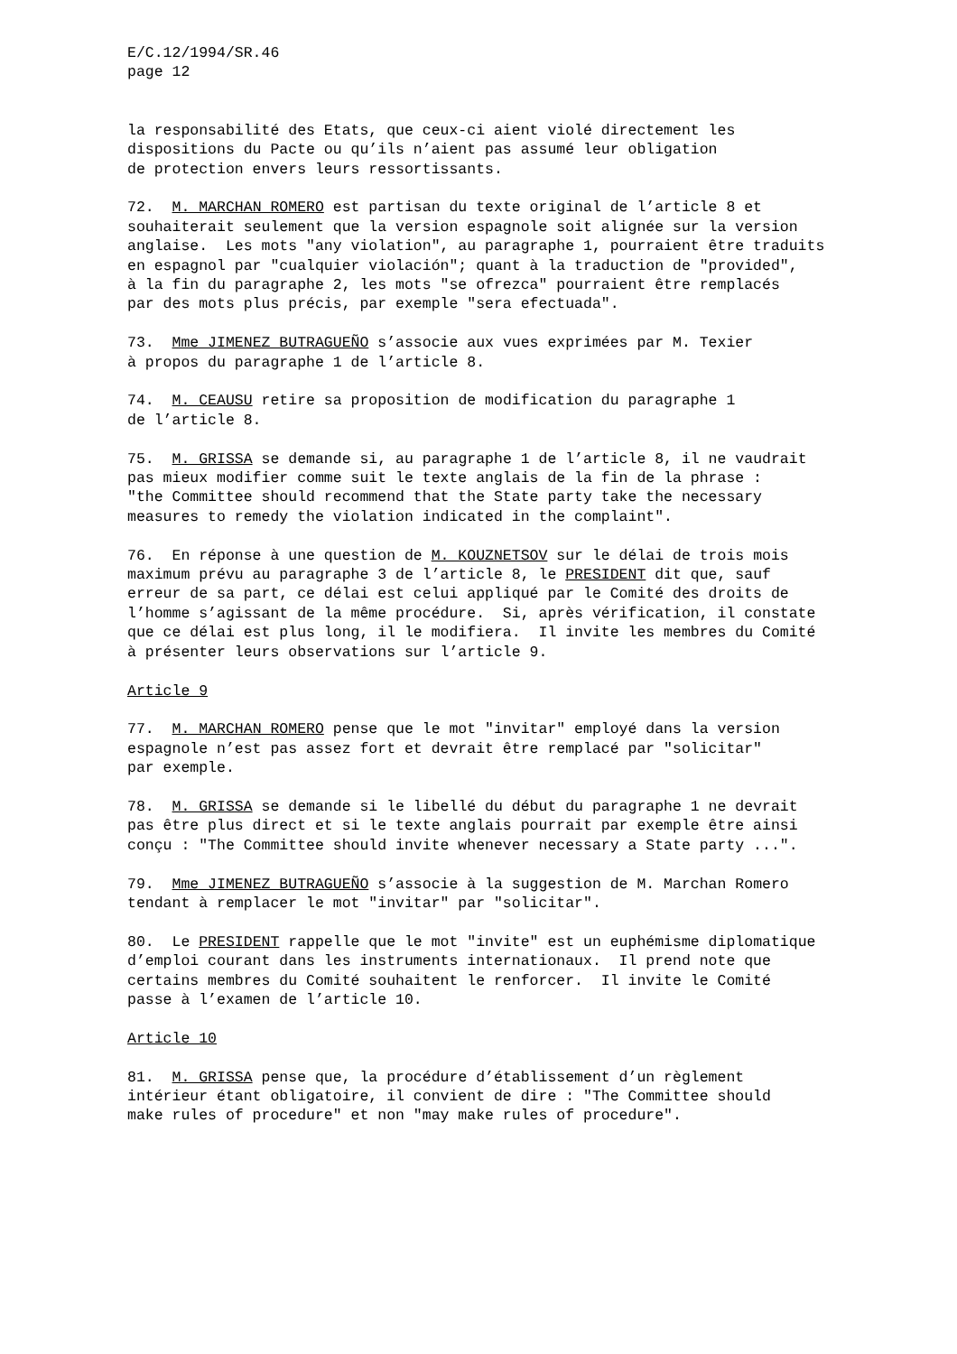E/C.12/1994/SR.46 page 12
la responsabilité des Etats, que ceux-ci aient violé directement les dispositions du Pacte ou qu’ils n’aient pas assumé leur obligation de protection envers leurs ressortissants.
72. M. MARCHAN ROMERO est partisan du texte original de l’article 8 et souhaiterait seulement que la version espagnole soit alignée sur la version anglaise. Les mots "any violation", au paragraphe 1, pourraient être traduits en espagnol par "cualquier violación"; quant à la traduction de "provided", à la fin du paragraphe 2, les mots "se ofrezca" pourraient être remplacés par des mots plus précis, par exemple "sera efectuada".
73. Mme JIMENEZ BUTRAGUEÑO s’associe aux vues exprimées par M. Texier à propos du paragraphe 1 de l’article 8.
74. M. CEAUSU retire sa proposition de modification du paragraphe 1 de l’article 8.
75. M. GRISSA se demande si, au paragraphe 1 de l’article 8, il ne vaudrait pas mieux modifier comme suit le texte anglais de la fin de la phrase : "the Committee should recommend that the State party take the necessary measures to remedy the violation indicated in the complaint".
76. En réponse à une question de M. KOUZNETSOV sur le délai de trois mois maximum prévu au paragraphe 3 de l’article 8, le PRESIDENT dit que, sauf erreur de sa part, ce délai est celui appliqué par le Comité des droits de l’homme s’agissant de la même procédure. Si, après vérification, il constate que ce délai est plus long, il le modifiera. Il invite les membres du Comité à présenter leurs observations sur l’article 9.
Article 9
77. M. MARCHAN ROMERO pense que le mot "invitar" employé dans la version espagnole n’est pas assez fort et devrait être remplacé par "solicitar" par exemple.
78. M. GRISSA se demande si le libellé du début du paragraphe 1 ne devrait pas être plus direct et si le texte anglais pourrait par exemple être ainsi conçu : "The Committee should invite whenever necessary a State party ...".
79. Mme JIMENEZ BUTRAGUEÑO s’associe à la suggestion de M. Marchan Romero tendant à remplacer le mot "invitar" par "solicitar".
80. Le PRESIDENT rappelle que le mot "invite" est un euphémisme diplomatique d’emploi courant dans les instruments internationaux. Il prend note que certains membres du Comité souhaitent le renforcer. Il invite le Comité passe à l’examen de l’article 10.
Article 10
81. M. GRISSA pense que, la procédure d’établissement d’un règlement intérieur étant obligatoire, il convient de dire : "The Committee should make rules of procedure" et non "may make rules of procedure".